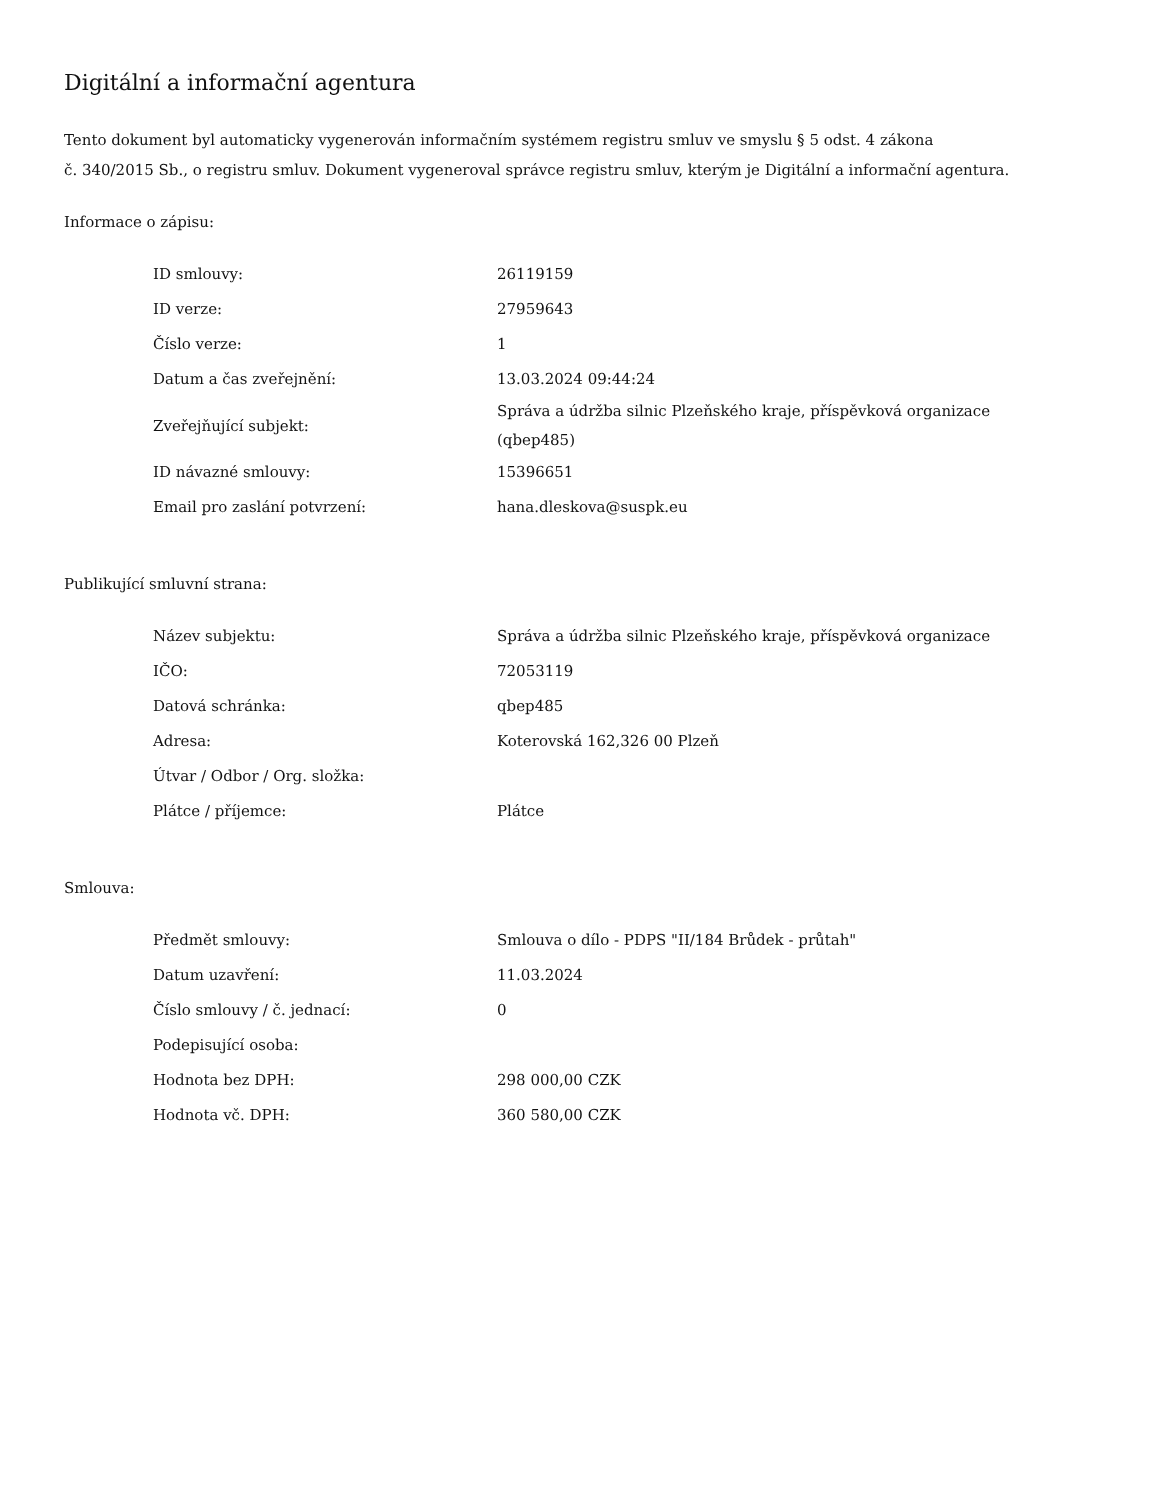Digitální a informační agentura
Tento dokument byl automaticky vygenerován informačním systémem registru smluv ve smyslu § 5 odst. 4 zákona
č. 340/2015 Sb., o registru smluv. Dokument vygeneroval správce registru smluv, kterým je Digitální a informační agentura.
Informace o zápisu:
| ID smlouvy: | 26119159 |
| ID verze: | 27959643 |
| Číslo verze: | 1 |
| Datum a čas zveřejnění: | 13.03.2024 09:44:24 |
| Zveřejňující subjekt: | Správa a údržba silnic Plzeňského kraje, příspěvková organizace (qbep485) |
| ID návazné smlouvy: | 15396651 |
| Email pro zaslání potvrzení: | hana.dleskova@suspk.eu |
Publikující smluvní strana:
| Název subjektu: | Správa a údržba silnic Plzeňského kraje, příspěvková organizace |
| IČO: | 72053119 |
| Datová schránka: | qbep485 |
| Adresa: | Koterovská 162,326 00 Plzeň |
| Útvar / Odbor / Org. složka: | |
| Plátce / příjemce: | Plátce |
Smlouva:
| Předmět smlouvy: | Smlouva o dílo - PDPS "II/184 Brůdek - průtah" |
| Datum uzavření: | 11.03.2024 |
| Číslo smlouvy / č. jednací: | 0 |
| Podepisující osoba: | |
| Hodnota bez DPH: | 298 000,00 CZK |
| Hodnota vč. DPH: | 360 580,00 CZK |